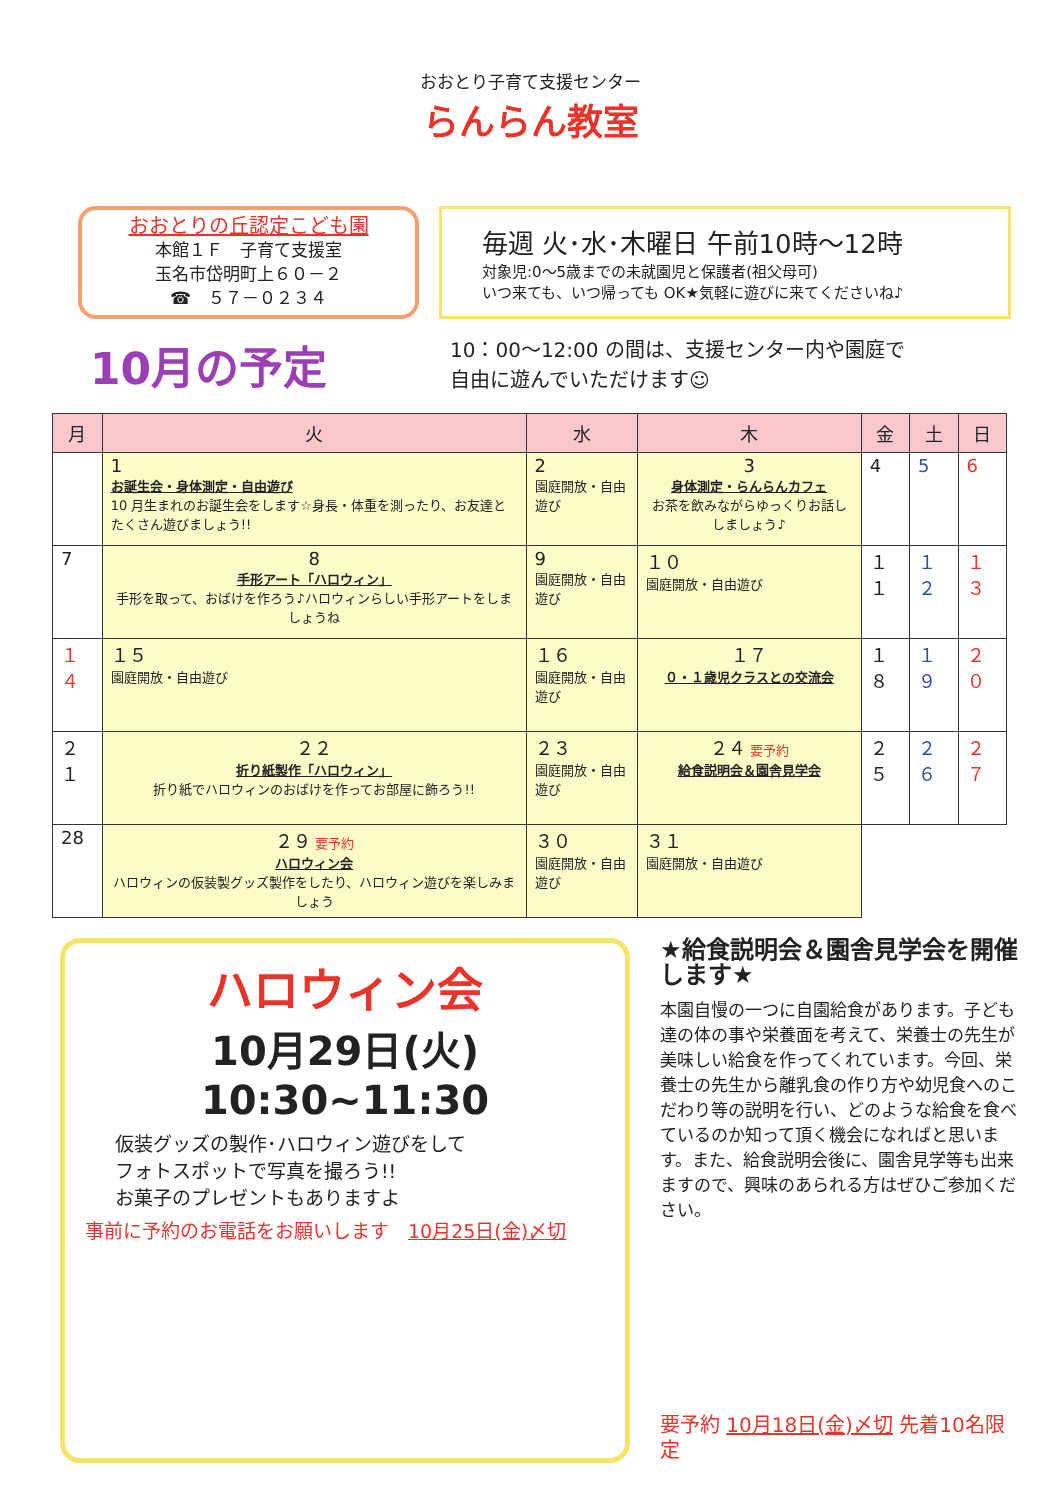おおとり子育て支援センター
らんらん教室
おおとりの丘認定こども園
本館１Ｆ　子育て支援室
玉名市岱明町上６０－２
☎　５７－０２３４
毎週 火･水･木曜日 午前10時～12時
対象児:0～5歳までの未就園児と保護者(祖父母可)
いつ来ても、いつ帰っても OK★気軽に遊びに来てくださいね♪
10月の予定
10：00～12:00 の間は、支援センター内や園庭で
自由に遊んでいただけます☺
| 月 | 火 | 水 | 木 | 金 | 土 | 日 |
| --- | --- | --- | --- | --- | --- | --- |
| | 1 お誕生会・身体測定・自由遊び 10 月生まれのお誕生会をします☆身長・体重を測ったり、お友達とたくさん遊びましょう!! | 2 園庭開放・自由遊び | 3 身体測定・らんらんカフェ お茶を飲みながらゆっくりお話ししましょう♪ | 4 | 5 | 6 |
| 7 | 8 手形アート「ハロウィン」 手形を取って、おばけを作ろう♪ハロウィンらしい手形アートをしましょうね | 9 園庭開放・自由遊び | １０ 園庭開放・自由遊び | １１ | １２ | １３ |
| １４ | １５ 園庭開放・自由遊び | １６ 園庭開放・自由遊び | １７ ０・１歳児クラスとの交流会 | １８ | １９ | ２０ |
| ２１ | ２２ 折り紙製作「ハロウィン」 折り紙でハロウィンのおばけを作ってお部屋に飾ろう!! | ２３ 園庭開放・自由遊び | ２４ 要予約 給食説明会＆園舎見学会 | ２５ | ２６ | ２７ |
| 28 | ２９ 要予約 ハロウィン会 ハロウィンの仮装製グッズ製作をしたり、ハロウィン遊びを楽しみましょう | ３０ 園庭開放・自由遊び | ３１ 園庭開放・自由遊び | | | |
ハロウィン会
10月29日(火) 10:30~11:30
仮装グッズの製作･ハロウィン遊びをして
フォトスポットで写真を撮ろう!!
お菓子のプレゼントもありますよ
事前に予約のお電話をお願いします　10月25日(金)〆切
★給食説明会＆園舎見学会を開催します★
本園自慢の一つに自園給食があります。子ども達の体の事や栄養面を考えて、栄養士の先生が美味しい給食を作ってくれています。今回、栄養士の先生から離乳食の作り方や幼児食へのこだわり等の説明を行い、どのような給食を食べているのか知って頂く機会になればと思います。また、給食説明会後に、園舎見学等も出来ますので、興味のあられる方はぜひご参加ください。
要予約 10月18日(金)〆切 先着10名限定